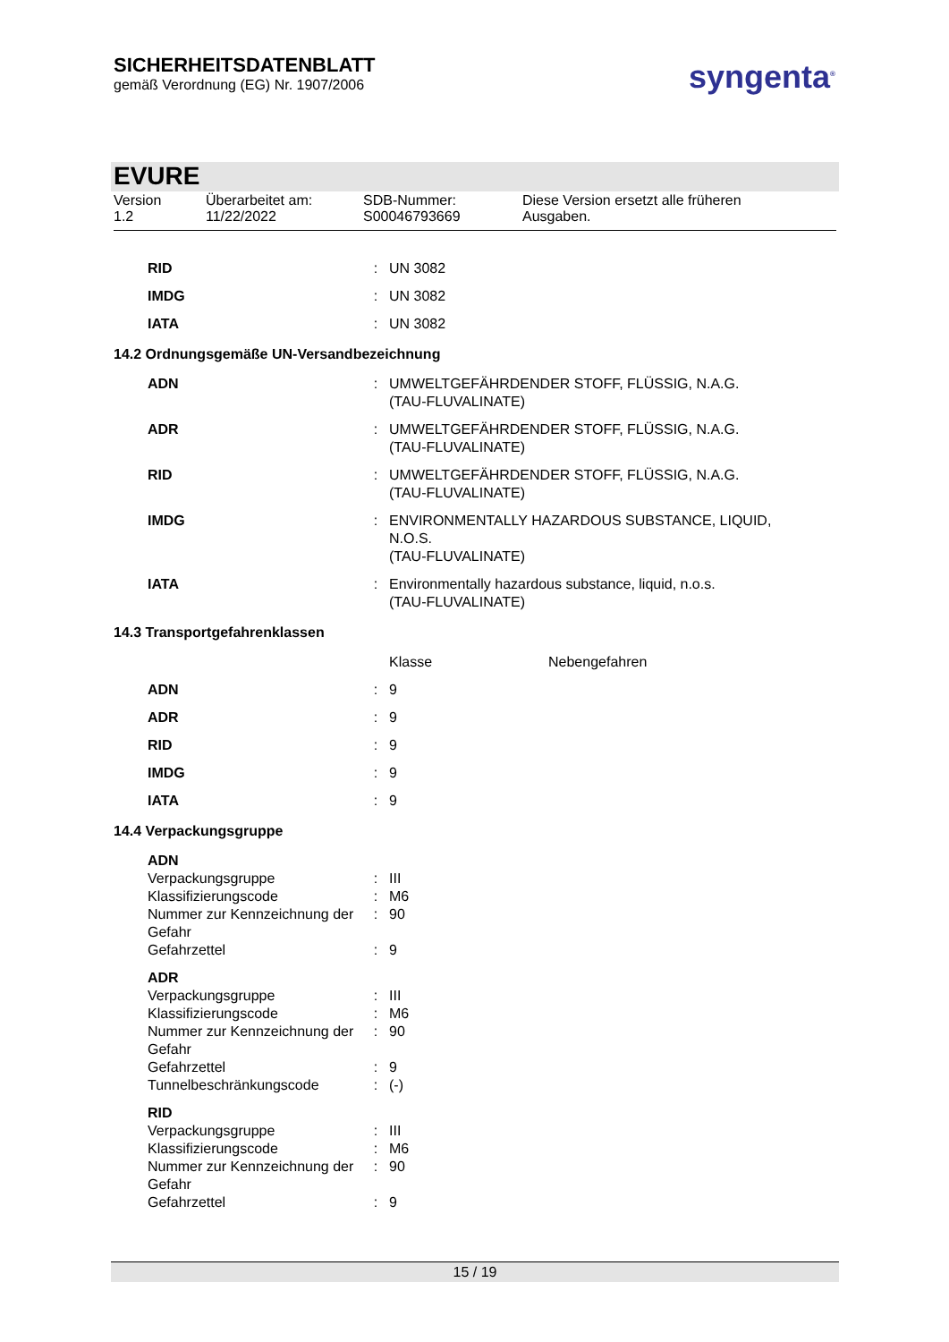SICHERHEITSDATENBLATT
gemäß Verordnung (EG) Nr. 1907/2006
syngenta<sup>®</sup>
EVURE
Version
1.2
Überarbeitet am:
11/22/2022
SDB-Nummer:
S00046793669
Diese Version ersetzt alle früheren
Ausgaben.
| RID | : | UN 3082 |
| IMDG | : | UN 3082 |
| IATA | : | UN 3082 |
14.2 Ordnungsgemäße UN-Versandbezeichnung
| ADN | : | UMWELTGEFÄHRDENDER STOFF, FLÜSSIG, N.A.G. (TAU-FLUVALINATE) |
| ADR | : | UMWELTGEFÄHRDENDER STOFF, FLÜSSIG, N.A.G. (TAU-FLUVALINATE) |
| RID | : | UMWELTGEFÄHRDENDER STOFF, FLÜSSIG, N.A.G. (TAU-FLUVALINATE) |
| IMDG | : | ENVIRONMENTALLY HAZARDOUS SUBSTANCE, LIQUID, N.O.S. (TAU-FLUVALINATE) |
| IATA | : | Environmentally hazardous substance, liquid, n.o.s. (TAU-FLUVALINATE) |
14.3 Transportgefahrenklassen
| | | Klasse | Nebengefahren |
| ADN | : | 9 | |
| ADR | : | 9 | |
| RID | : | 9 | |
| IMDG | : | 9 | |
| IATA | : | 9 | |
14.4 Verpackungsgruppe
| ADN | | |
| Verpackungsgruppe | : | III |
| Klassifizierungscode | : | M6 |
| Nummer zur Kennzeichnung der Gefahr | : | 90 |
| Gefahrzettel | : | 9 |
| ADR | | |
| Verpackungsgruppe | : | III |
| Klassifizierungscode | : | M6 |
| Nummer zur Kennzeichnung der Gefahr | : | 90 |
| Gefahrzettel | : | 9 |
| Tunnelbeschränkungscode | : | (-) |
| RID | | |
| Verpackungsgruppe | : | III |
| Klassifizierungscode | : | M6 |
| Nummer zur Kennzeichnung der Gefahr | : | 90 |
| Gefahrzettel | : | 9 |
15 / 19